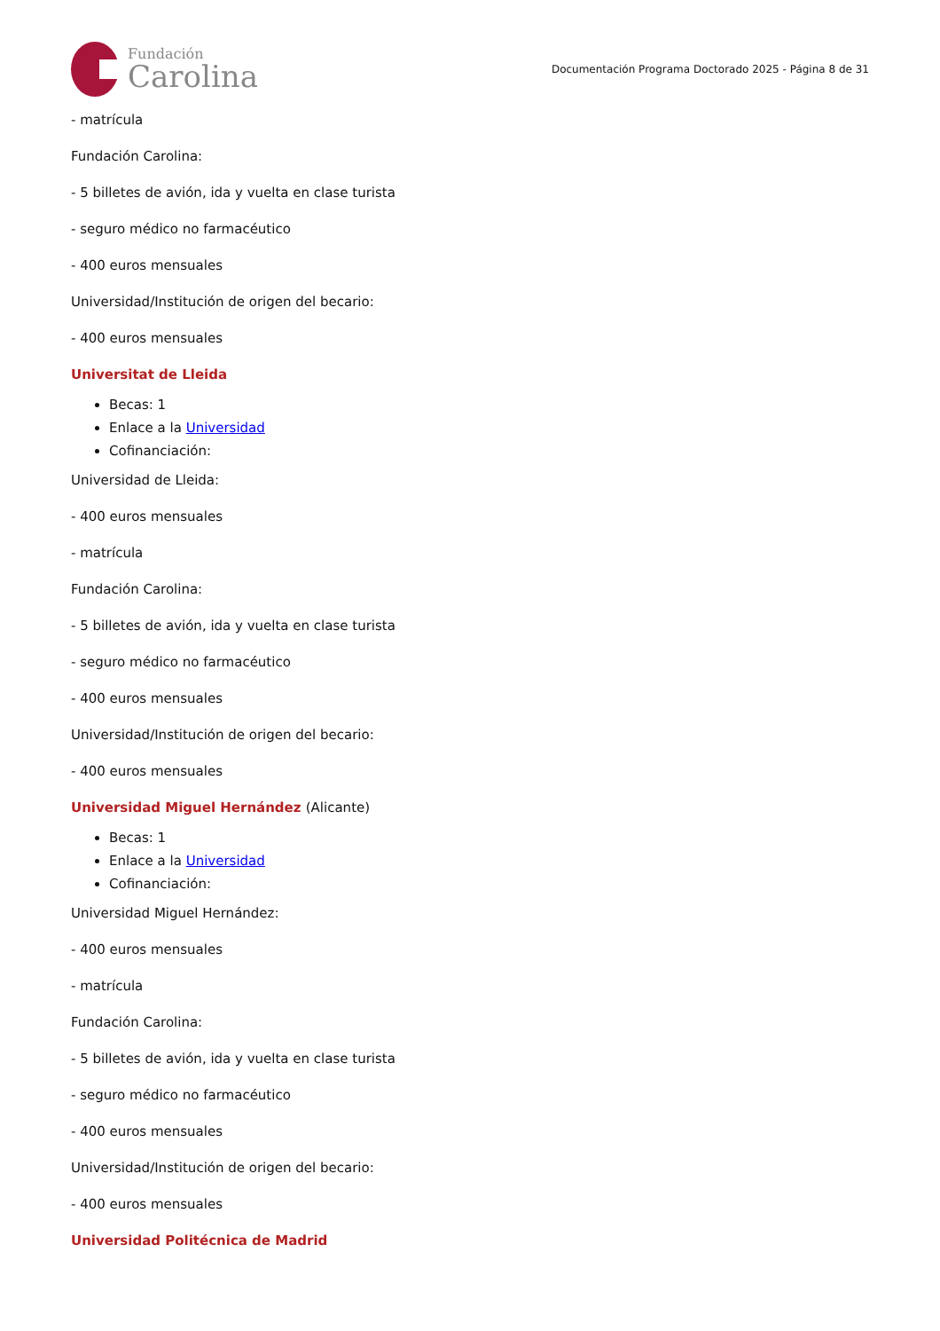Fundación
Carolina
Documentación Programa Doctorado 2025 - Página 8 de 31
- matrícula
Fundación Carolina:
- 5 billetes de avión, ida y vuelta en clase turista
- seguro médico no farmacéutico
- 400 euros mensuales
Universidad/Institución de origen del becario:
- 400 euros mensuales
Universitat de Lleida
Becas: 1
Enlace a la Universidad
Cofinanciación:
Universidad de Lleida:
- 400 euros mensuales
- matrícula
Fundación Carolina:
- 5 billetes de avión, ida y vuelta en clase turista
- seguro médico no farmacéutico
- 400 euros mensuales
Universidad/Institución de origen del becario:
- 400 euros mensuales
Universidad Miguel Hernández (Alicante)
Becas: 1
Enlace a la Universidad
Cofinanciación:
Universidad Miguel Hernández:
- 400 euros mensuales
- matrícula
Fundación Carolina:
- 5 billetes de avión, ida y vuelta en clase turista
- seguro médico no farmacéutico
- 400 euros mensuales
Universidad/Institución de origen del becario:
- 400 euros mensuales
Universidad Politécnica de Madrid